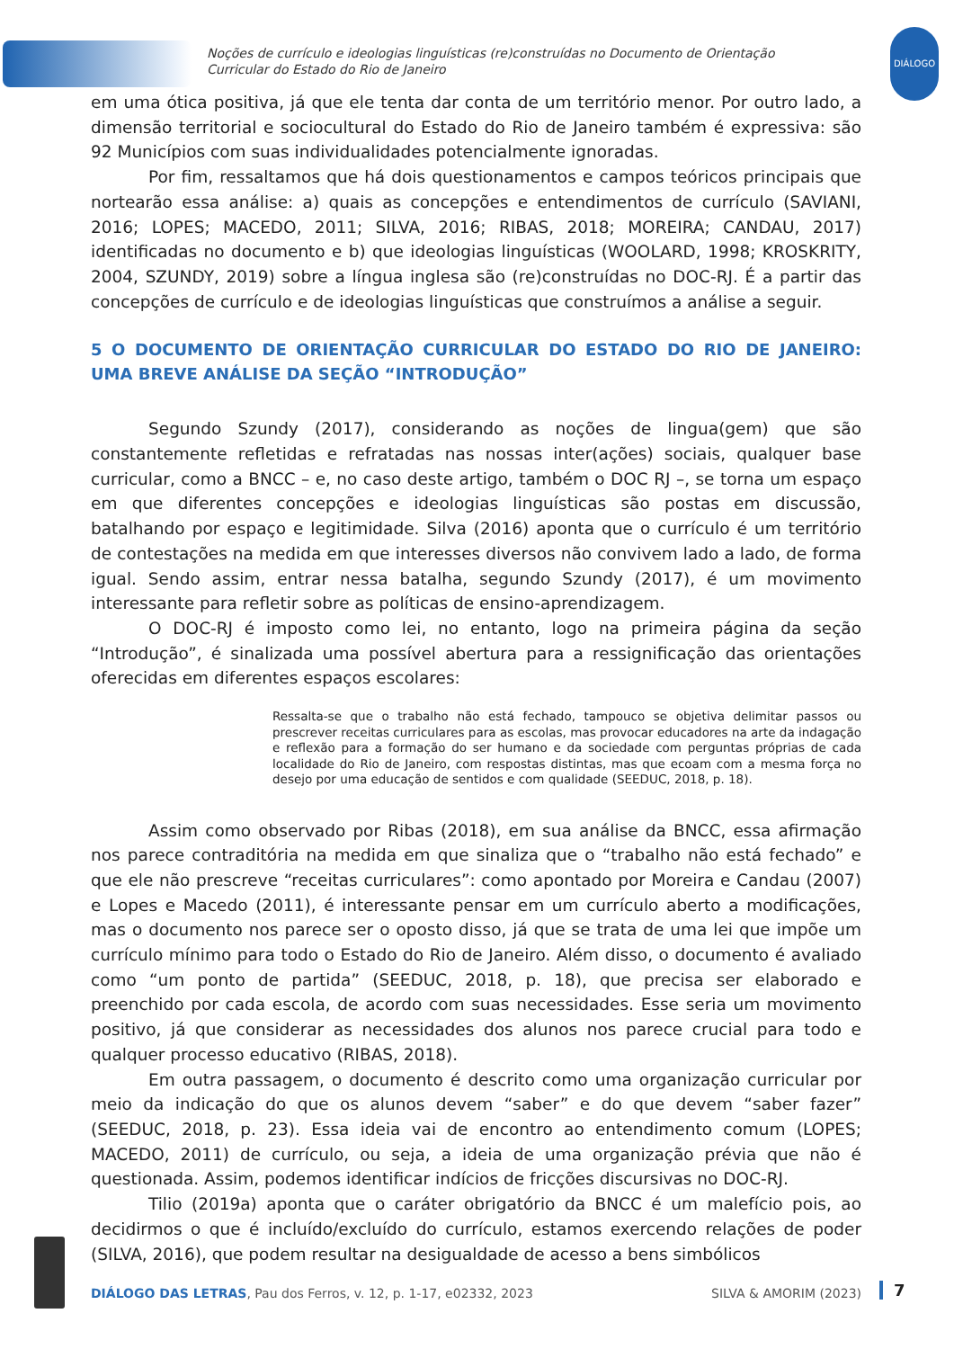Noções de currículo e ideologias linguísticas (re)construídas no Documento de Orientação
Curricular do Estado do Rio de Janeiro
DIÁLOGO
em uma ótica positiva, já que ele tenta dar conta de um território menor. Por outro lado, a dimensão territorial e sociocultural do Estado do Rio de Janeiro também é expressiva: são 92 Municípios com suas individualidades potencialmente ignoradas.
Por fim, ressaltamos que há dois questionamentos e campos teóricos principais que nortearão essa análise: a) quais as concepções e entendimentos de currículo (SAVIANI, 2016; LOPES; MACEDO, 2011; SILVA, 2016; RIBAS, 2018; MOREIRA; CANDAU, 2017) identificadas no documento e b) que ideologias linguísticas (WOOLARD, 1998; KROSKRITY, 2004, SZUNDY, 2019) sobre a língua inglesa são (re)construídas no DOC-RJ. É a partir das concepções de currículo e de ideologias linguísticas que construímos a análise a seguir.
5 O DOCUMENTO DE ORIENTAÇÃO CURRICULAR DO ESTADO DO RIO DE JANEIRO: UMA BREVE ANÁLISE DA SEÇÃO “INTRODUÇÃO”
Segundo Szundy (2017), considerando as noções de lingua(gem) que são constantemente refletidas e refratadas nas nossas inter(ações) sociais, qualquer base curricular, como a BNCC – e, no caso deste artigo, também o DOC RJ –, se torna um espaço em que diferentes concepções e ideologias linguísticas são postas em discussão, batalhando por espaço e legitimidade. Silva (2016) aponta que o currículo é um território de contestações na medida em que interesses diversos não convivem lado a lado, de forma igual. Sendo assim, entrar nessa batalha, segundo Szundy (2017), é um movimento interessante para refletir sobre as políticas de ensino-aprendizagem.
O DOC-RJ é imposto como lei, no entanto, logo na primeira página da seção “Introdução”, é sinalizada uma possível abertura para a ressignificação das orientações oferecidas em diferentes espaços escolares:
Ressalta-se que o trabalho não está fechado, tampouco se objetiva delimitar passos ou prescrever receitas curriculares para as escolas, mas provocar educadores na arte da indagação e reflexão para a formação do ser humano e da sociedade com perguntas próprias de cada localidade do Rio de Janeiro, com respostas distintas, mas que ecoam com a mesma força no desejo por uma educação de sentidos e com qualidade (SEEDUC, 2018, p. 18).
Assim como observado por Ribas (2018), em sua análise da BNCC, essa afirmação nos parece contraditória na medida em que sinaliza que o “trabalho não está fechado” e que ele não prescreve “receitas curriculares”: como apontado por Moreira e Candau (2007) e Lopes e Macedo (2011), é interessante pensar em um currículo aberto a modificações, mas o documento nos parece ser o oposto disso, já que se trata de uma lei que impõe um currículo mínimo para todo o Estado do Rio de Janeiro. Além disso, o documento é avaliado como “um ponto de partida” (SEEDUC, 2018, p. 18), que precisa ser elaborado e preenchido por cada escola, de acordo com suas necessidades. Esse seria um movimento positivo, já que considerar as necessidades dos alunos nos parece crucial para todo e qualquer processo educativo (RIBAS, 2018).
Em outra passagem, o documento é descrito como uma organização curricular por meio da indicação do que os alunos devem “saber” e do que devem “saber fazer” (SEEDUC, 2018, p. 23). Essa ideia vai de encontro ao entendimento comum (LOPES; MACEDO, 2011) de currículo, ou seja, a ideia de uma organização prévia que não é questionada. Assim, podemos identificar indícios de fricções discursivas no DOC-RJ.
Tilio (2019a) aponta que o caráter obrigatório da BNCC é um malefício pois, ao decidirmos o que é incluído/excluído do currículo, estamos exercendo relações de poder (SILVA, 2016), que podem resultar na desigualdade de acesso a bens simbólicos
DIÁLOGO DAS LETRAS, Pau dos Ferros, v. 12, p. 1-17, e02332, 2023 SILVA & AMORIM (2023) 7